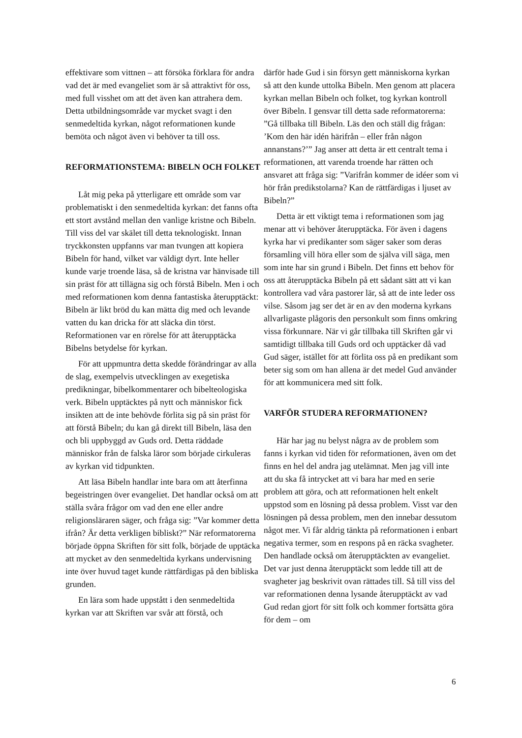effektivare som vittnen – att försöka förklara för andra vad det är med evangeliet som är så attraktivt för oss, med full visshet om att det även kan attrahera dem. Detta utbildningsområde var mycket svagt i den senmedeltida kyrkan, något reformationen kunde bemöta och något även vi behöver ta till oss.
REFORMATIONSTEMA: BIBELN OCH FOLKET
Låt mig peka på ytterligare ett område som var problematiskt i den senmedeltida kyrkan: det fanns ofta ett stort avstånd mellan den vanlige kristne och Bibeln. Till viss del var skälet till detta teknologiskt. Innan tryckkonsten uppfanns var man tvungen att kopiera Bibeln för hand, vilket var väldigt dyrt. Inte heller kunde varje troende läsa, så de kristna var hänvisade till sin präst för att tillägna sig och förstå Bibeln. Men i och med reformationen kom denna fantastiska återupptäckt: Bibeln är likt bröd du kan mätta dig med och levande vatten du kan dricka för att släcka din törst. Reformationen var en rörelse för att återupptäcka Bibelns betydelse för kyrkan.
För att uppmuntra detta skedde förändringar av alla de slag, exempelvis utvecklingen av exegetiska predikningar, bibelkommentarer och bibelteologiska verk. Bibeln upptäcktes på nytt och människor fick insikten att de inte behövde förlita sig på sin präst för att förstå Bibeln; du kan gå direkt till Bibeln, läsa den och bli uppbyggd av Guds ord. Detta räddade människor från de falska läror som började cirkuleras av kyrkan vid tidpunkten.
Att läsa Bibeln handlar inte bara om att återfinna begeistringen över evangeliet. Det handlar också om att ställa svåra frågor om vad den ene eller andre religionsläraren säger, och fråga sig: ”Var kommer detta ifrån? Är detta verkligen bibliskt?” När reformatorerna började öppna Skriften för sitt folk, började de upptäcka att mycket av den senmedeltida kyrkans undervisning inte över huvud taget kunde rättfärdigas på den bibliska grunden.
En lära som hade uppstått i den senmedeltida kyrkan var att Skriften var svår att förstå, och
därför hade Gud i sin försyn gett människorna kyrkan så att den kunde uttolka Bibeln. Men genom att placera kyrkan mellan Bibeln och folket, tog kyrkan kontroll över Bibeln. I gensvar till detta sade reformatorerna: ”Gå tillbaka till Bibeln. Läs den och ställ dig frågan: ’Kom den här idén härifrån – eller från någon annanstans?’” Jag anser att detta är ett centralt tema i reformationen, att varenda troende har rätten och ansvaret att fråga sig: ”Varifrån kommer de idéer som vi hör från predikstolarna? Kan de rättfärdigas i ljuset av Bibeln?”
Detta är ett viktigt tema i reformationen som jag menar att vi behöver återupptäcka. För även i dagens kyrka har vi predikanter som säger saker som deras församling vill höra eller som de själva vill säga, men som inte har sin grund i Bibeln. Det finns ett behov för oss att återupptäcka Bibeln på ett sådant sätt att vi kan kontrollera vad våra pastorer lär, så att de inte leder oss vilse. Såsom jag ser det är en av den moderna kyrkans allvarligaste plågoris den personkult som finns omkring vissa förkunnare. När vi går tillbaka till Skriften går vi samtidigt tillbaka till Guds ord och upptäcker då vad Gud säger, istället för att förlita oss på en predikant som beter sig som om han allena är det medel Gud använder för att kommunicera med sitt folk.
VARFÖR STUDERA REFORMATIONEN?
Här har jag nu belyst några av de problem som fanns i kyrkan vid tiden för reformationen, även om det finns en hel del andra jag utelämnat. Men jag vill inte att du ska få intrycket att vi bara har med en serie problem att göra, och att reformationen helt enkelt uppstod som en lösning på dessa problem. Visst var den lösningen på dessa problem, men den innebar dessutom något mer. Vi får aldrig tänkta på reformationen i enbart negativa termer, som en respons på en räcka svagheter. Den handlade också om återupptäckten av evangeliet. Det var just denna återupptäckt som ledde till att de svagheter jag beskrivit ovan rättades till. Så till viss del var reformationen denna lysande återupptäckt av vad Gud redan gjort för sitt folk och kommer fortsätta göra för dem – om
6